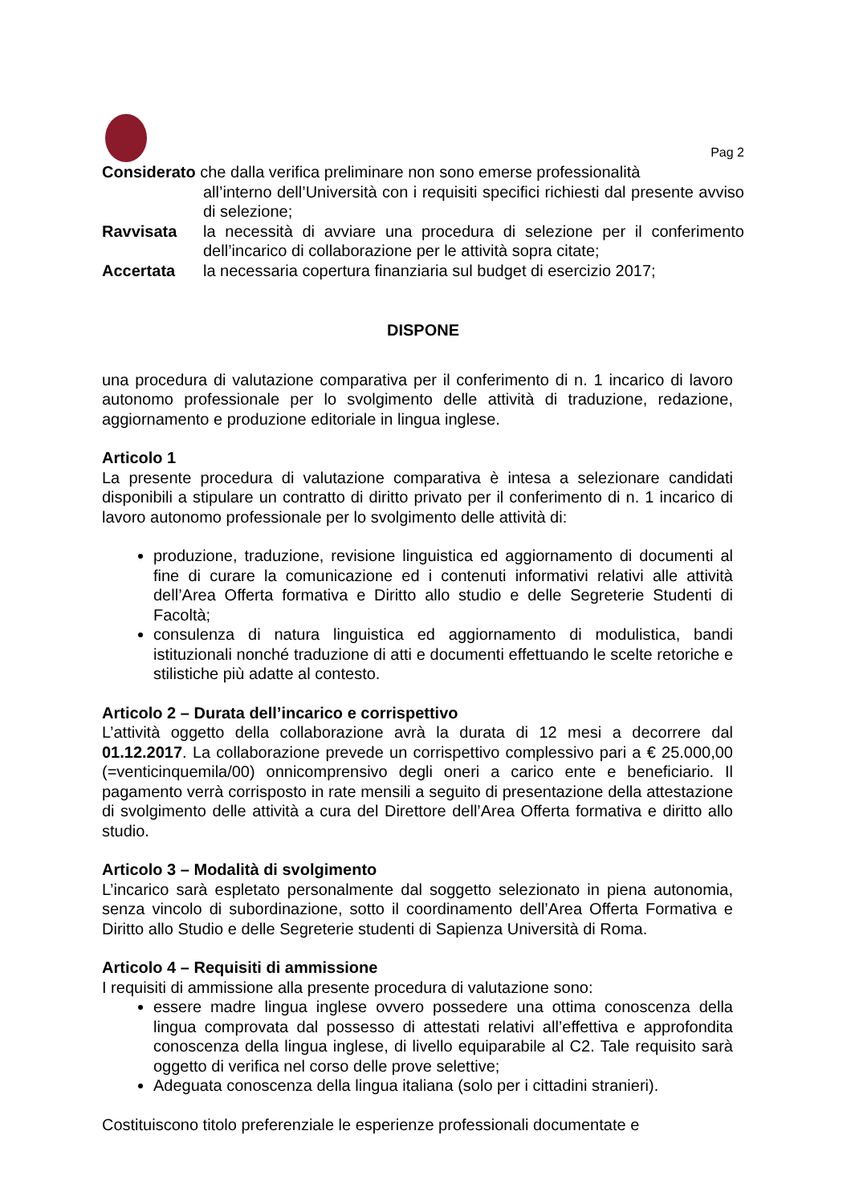Pag 2
Considerato che dalla verifica preliminare non sono emerse professionalità
all’interno dell’Università con i requisiti specifici richiesti dal presente avviso di selezione;
Ravvisata la necessità di avviare una procedura di selezione per il conferimento dell’incarico di collaborazione per le attività sopra citate;
Accertata la necessaria copertura finanziaria sul budget di esercizio 2017;
DISPONE
una procedura di valutazione comparativa per il conferimento di n. 1 incarico di lavoro autonomo professionale per lo svolgimento delle attività di traduzione, redazione, aggiornamento e produzione editoriale in lingua inglese.
Articolo 1
La presente procedura di valutazione comparativa è intesa a selezionare candidati disponibili a stipulare un contratto di diritto privato per il conferimento di n. 1 incarico di lavoro autonomo professionale per lo svolgimento delle attività di:
produzione, traduzione, revisione linguistica ed aggiornamento di documenti al fine di curare la comunicazione ed i contenuti informativi relativi alle attività dell’Area Offerta formativa e Diritto allo studio e delle Segreterie Studenti di Facoltà;
consulenza di natura linguistica ed aggiornamento di modulistica, bandi istituzionali nonché traduzione di atti e documenti effettuando le scelte retoriche e stilistiche più adatte al contesto.
Articolo 2 – Durata dell’incarico e corrispettivo
L’attività oggetto della collaborazione avrà la durata di 12 mesi a decorrere dal 01.12.2017. La collaborazione prevede un corrispettivo complessivo pari a € 25.000,00 (=venticinquemila/00) onnicomprensivo degli oneri a carico ente e beneficiario. Il pagamento verrà corrisposto in rate mensili a seguito di presentazione della attestazione di svolgimento delle attività a cura del Direttore dell’Area Offerta formativa e diritto allo studio.
Articolo 3 – Modalità di svolgimento
L’incarico sarà espletato personalmente dal soggetto selezionato in piena autonomia, senza vincolo di subordinazione, sotto il coordinamento dell’Area Offerta Formativa e Diritto allo Studio e delle Segreterie studenti di Sapienza Università di Roma.
Articolo 4 – Requisiti di ammissione
I requisiti di ammissione alla presente procedura di valutazione sono:
essere madre lingua inglese ovvero possedere una ottima conoscenza della lingua comprovata dal possesso di attestati relativi all’effettiva e approfondita conoscenza della lingua inglese, di livello equiparabile al C2. Tale requisito sarà oggetto di verifica nel corso delle prove selettive;
Adeguata conoscenza della lingua italiana (solo per i cittadini stranieri).
Costituiscono titolo preferenziale le esperienze professionali documentate e